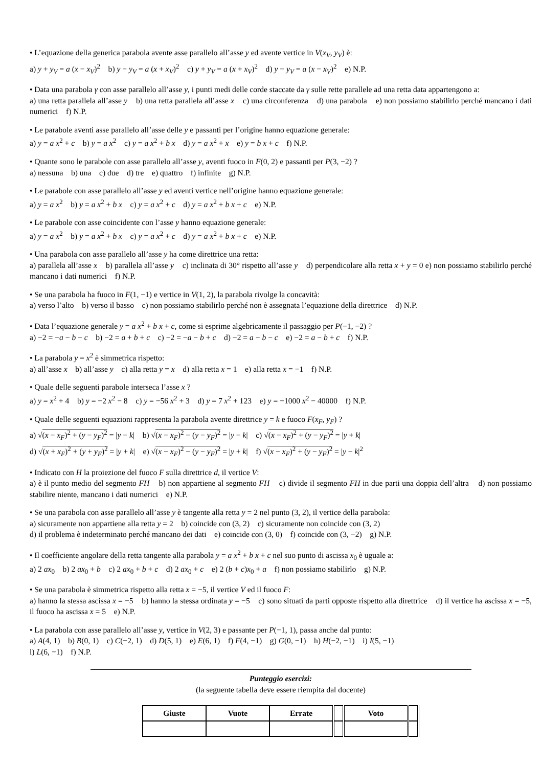• L’equazione della generica parabola avente asse parallelo all’asse y ed avente vertice in V(x<sub>V</sub>, y<sub>V</sub>) è:
a) y + y<sub>V</sub> = a (x − x<sub>V</sub>)<sup>2</sup> b) y − y<sub>V</sub> = a (x + x<sub>V</sub>)<sup>2</sup> c) y + y<sub>V</sub> = a (x + x<sub>V</sub>)<sup>2</sup> d) y − y<sub>V</sub> = a (x − x<sub>V</sub>)<sup>2</sup> e) N.P.
• Data una parabola γ con asse parallelo all’asse y, i punti medi delle corde staccate da γ sulle rette parallele ad una retta data appartengono a:
a) una retta parallela all’asse y b) una retta parallela all’asse x c) una circonferenza d) una parabola e) non possiamo stabilirlo perché mancano i dati numerici f) N.P.
• Le parabole aventi asse parallelo all’asse delle y e passanti per l’origine hanno equazione generale:
a) y = a x<sup>2</sup> + c b) y = a x<sup>2</sup> c) y = a x<sup>2</sup> + b x d) y = a x<sup>2</sup> + x e) y = b x + c f) N.P.
• Quante sono le parabole con asse parallelo all’asse y, aventi fuoco in F(0, 2) e passanti per P(3, −2) ?
a) nessuna b) una c) due d) tre e) quattro f) infinite g) N.P.
• Le parabole con asse parallelo all’asse y ed aventi vertice nell’origine hanno equazione generale:
a) y = a x<sup>2</sup> b) y = a x<sup>2</sup> + b x c) y = a x<sup>2</sup> + c d) y = a x<sup>2</sup> + b x + c e) N.P.
• Le parabole con asse coincidente con l’asse y hanno equazione generale:
a) y = a x<sup>2</sup> b) y = a x<sup>2</sup> + b x c) y = a x<sup>2</sup> + c d) y = a x<sup>2</sup> + b x + c e) N.P.
• Una parabola con asse parallelo all’asse y ha come direttrice una retta:
a) parallela all’asse x b) parallela all’asse y c) inclinata di 30° rispetto all’asse y d) perpendicolare alla retta x + y = 0 e) non possiamo stabilirlo perché mancano i dati numerici f) N.P.
• Se una parabola ha fuoco in F(1, −1) e vertice in V(1, 2), la parabola rivolge la concavità:
a) verso l’alto b) verso il basso c) non possiamo stabilirlo perché non è assegnata l’equazione della direttrice d) N.P.
• Data l’equazione generale y = a x<sup>2</sup> + b x + c, come si esprime algebricamente il passaggio per P(−1, −2) ?
a) −2 = −a − b − c b) −2 = a + b + c c) −2 = −a − b + c d) −2 = a − b − c e) −2 = a − b + c f) N.P.
• La parabola y = x<sup>2</sup> è simmetrica rispetto:
a) all’asse x b) all’asse y c) alla retta y = x d) alla retta x = 1 e) alla retta x = −1 f) N.P.
• Quale delle seguenti parabole interseca l’asse x ?
a) y = x<sup>2</sup> + 4 b) y = −2 x<sup>2</sup> − 8 c) y = −56 x<sup>2</sup> + 3 d) y = 7 x<sup>2</sup> + 123 e) y = −1000 x<sup>2</sup> − 40000 f) N.P.
• Quale delle seguenti equazioni rappresenta la parabola avente direttrice y = k e fuoco F(x<sub>F</sub>, y<sub>F</sub>) ?
a) √(x − x<sub>F</sub>)<sup>2</sup> + (y − y<sub>F</sub>)<sup>2</sup> = |y − k| b) √(x − x<sub>F</sub>)<sup>2</sup> − (y − y<sub>F</sub>)<sup>2</sup> = |y − k| c) √(x − x<sub>F</sub>)<sup>2</sup> + (y − y<sub>F</sub>)<sup>2</sup> = |y + k|
d) √(x + x<sub>F</sub>)<sup>2</sup> + (y + y<sub>F</sub>)<sup>2</sup> = |y + k| e) √(x − x<sub>F</sub>)<sup>2</sup> − (y − y<sub>F</sub>)<sup>2</sup> = |y + k| f) √(x − x<sub>F</sub>)<sup>2</sup> + (y − y<sub>F</sub>)<sup>2</sup> = |y − k|<sup>2</sup>
• Indicato con H la proiezione del fuoco F sulla direttrice d, il vertice V:
a) è il punto medio del segmento FH b) non appartiene al segmento FH c) divide il segmento FH in due parti una doppia dell’altra d) non possiamo stabilire niente, mancano i dati numerici e) N.P.
• Se una parabola con asse parallelo all’asse y è tangente alla retta y = 2 nel punto (3, 2), il vertice della parabola:
a) sicuramente non appartiene alla retta y = 2 b) coincide con (3, 2) c) sicuramente non coincide con (3, 2)
d) il problema è indeterminato perché mancano dei dati e) coincide con (3, 0) f) coincide con (3, −2) g) N.P.
• Il coefficiente angolare della retta tangente alla parabola y = a x<sup>2</sup> + b x + c nel suo punto di ascissa x<sub>0</sub> è uguale a:
a) 2 ax<sub>0</sub> b) 2 ax<sub>0</sub> + b c) 2 ax<sub>0</sub> + b + c d) 2 ax<sub>0</sub> + c e) 2 (b + c)x<sub>0</sub> + a f) non possiamo stabilirlo g) N.P.
• Se una parabola è simmetrica rispetto alla retta x = −5, il vertice V ed il fuoco F:
a) hanno la stessa ascissa x = −5 b) hanno la stessa ordinata y = −5 c) sono situati da parti opposte rispetto alla direttrice d) il vertice ha ascissa x = −5, il fuoco ha ascissa x = 5 e) N.P.
• La parabola con asse parallelo all’asse y, vertice in V(2, 3) e passante per P(−1, 1), passa anche dal punto:
a) A(4, 1) b) B(0, 1) c) C(−2, 1) d) D(5, 1) e) E(6, 1) f) F(4, −1) g) G(0, −1) h) H(−2, −1) i) I(5, −1)
l) L(6, −1) f) N.P.
Punteggio esercizi:
(la seguente tabella deve essere riempita dal docente)
| Giuste | Vuote | Errate | | Voto | |
| --- | --- | --- | --- | --- | --- |